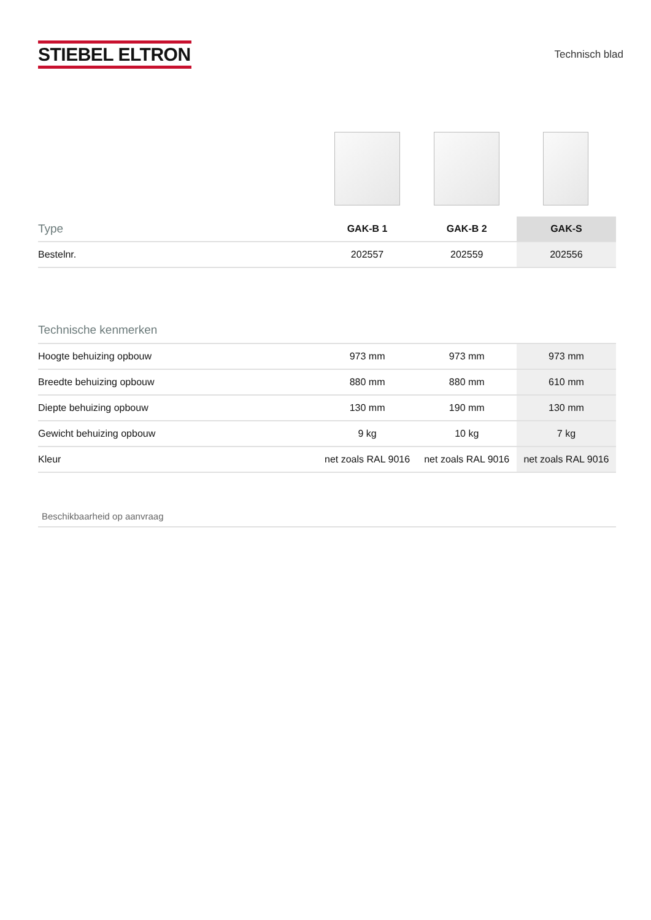STIEBEL ELTRON
Technisch blad
| Type | GAK-B 1 | GAK-B 2 | GAK-S |
| Bestelnr. | 202557 | 202559 | 202556 |
Technische kenmerken
| Hoogte behuizing opbouw | 973 mm | 973 mm | 973 mm |
| Breedte behuizing opbouw | 880 mm | 880 mm | 610 mm |
| Diepte behuizing opbouw | 130 mm | 190 mm | 130 mm |
| Gewicht behuizing opbouw | 9 kg | 10 kg | 7 kg |
| Kleur | net zoals RAL 9016 | net zoals RAL 9016 | net zoals RAL 9016 |
Beschikbaarheid op aanvraag